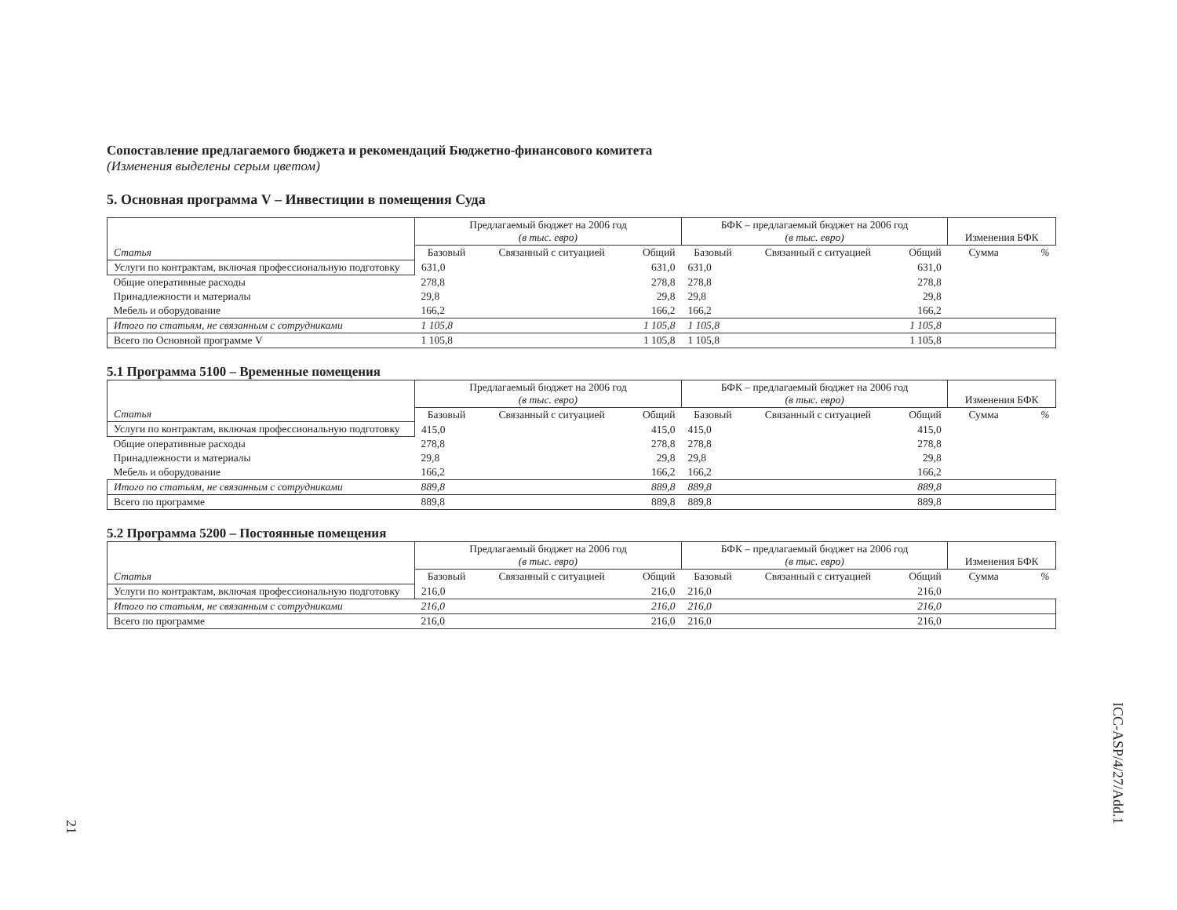Сопоставление предлагаемого бюджета и рекомендаций Бюджетно-финансового комитета
(Изменения выделены серым цветом)
5. Основная программа V – Инвестиции в помещения Суда
| Статья | Предлагаемый бюджет на 2006 год (в тыс. евро) | | | БФК – предлагаемый бюджет на 2006 год (в тыс. евро) | | | Изменения БФК | |
| --- | --- | --- | --- | --- | --- | --- | --- | --- |
| | Базовый | Связанный с ситуацией | Общий | Базовый | Связанный с ситуацией | Общий | Сумма | % |
| Услуги по контрактам, включая профессиональную подготовку | 631,0 | | 631,0 | 631,0 | | 631,0 | | |
| Общие оперативные расходы | 278,8 | | 278,8 | 278,8 | | 278,8 | | |
| Принадлежности и материалы | 29,8 | | 29,8 | 29,8 | | 29,8 | | |
| Мебель и оборудование | 166,2 | | 166,2 | 166,2 | | 166,2 | | |
| Итого по статьям, не связанным с сотрудниками | 1 105,8 | | 1 105,8 | 1 105,8 | | 1 105,8 | | |
| Всего по Основной программе V | 1 105,8 | | 1 105,8 | 1 105,8 | | 1 105,8 | | |
5.1 Программа 5100 – Временные помещения
| Статья | Предлагаемый бюджет на 2006 год (в тыс. евро) | | | БФК – предлагаемый бюджет на 2006 год (в тыс. евро) | | | Изменения БФК | |
| --- | --- | --- | --- | --- | --- | --- | --- | --- |
| | Базовый | Связанный с ситуацией | Общий | Базовый | Связанный с ситуацией | Общий | Сумма | % |
| Услуги по контрактам, включая профессиональную подготовку | 415,0 | | 415,0 | 415,0 | | 415,0 | | |
| Общие оперативные расходы | 278,8 | | 278,8 | 278,8 | | 278,8 | | |
| Принадлежности и материалы | 29,8 | | 29,8 | 29,8 | | 29,8 | | |
| Мебель и оборудование | 166,2 | | 166,2 | 166,2 | | 166,2 | | |
| Итого по статьям, не связанным с сотрудниками | 889,8 | | 889,8 | 889,8 | | 889,8 | | |
| Всего по программе | 889,8 | | 889,8 | 889,8 | | 889,8 | | |
5.2 Программа 5200 – Постоянные помещения
| Статья | Предлагаемый бюджет на 2006 год (в тыс. евро) | | | БФК – предлагаемый бюджет на 2006 год (в тыс. евро) | | | Изменения БФК | |
| --- | --- | --- | --- | --- | --- | --- | --- | --- |
| | Базовый | Связанный с ситуацией | Общий | Базовый | Связанный с ситуацией | Общий | Сумма | % |
| Услуги по контрактам, включая профессиональную подготовку | 216,0 | | 216,0 | 216,0 | | 216,0 | | |
| Итого по статьям, не связанным с сотрудниками | 216,0 | | 216,0 | 216,0 | | 216,0 | | |
| Всего по программе | 216,0 | | 216,0 | 216,0 | | 216,0 | | |
ICC-ASP/4/27/Add.1
21